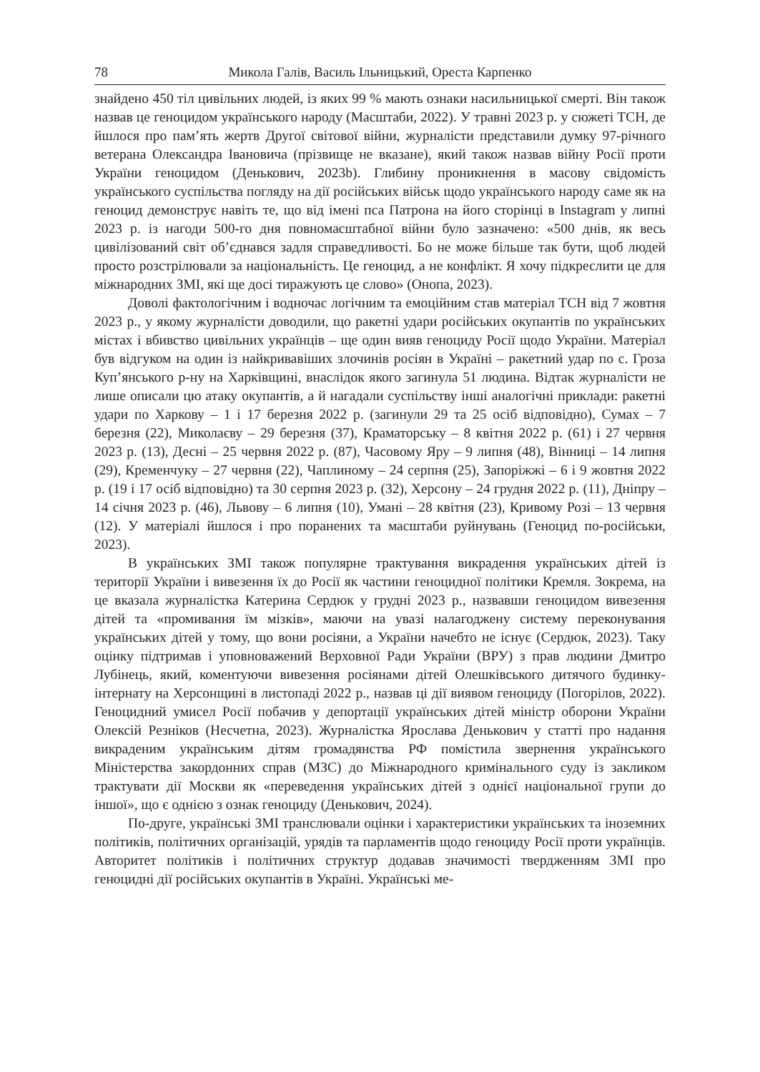78 Микола Галів, Василь Ільницький, Ореста Карпенко
знайдено 450 тіл цивільних людей, із яких 99 % мають ознаки насильницької смерті. Він також назвав це геноцидом українського народу (Масштаби, 2022). У травні 2023 р. у сюжеті ТСН, де йшлося про пам’ять жертв Другої світової війни, журналісти представили думку 97-річного ветерана Олександра Івановича (прізвище не вказане), який також назвав війну Росії проти України геноцидом (Денькович, 2023b). Глибину проникнення в масову свідомість українського суспільства погляду на дії російських військ щодо українського народу саме як на геноцид демонструє навіть те, що від імені пса Патрона на його сторінці в Instagram у липні 2023 р. із нагоди 500-го дня повномасштабної війни було зазначено: «500 днів, як весь цивілізований світ об’єднався задля справедливості. Бо не може більше так бути, щоб людей просто розстрілювали за національність. Це геноцид, а не конфлікт. Я хочу підкреслити це для міжнародних ЗМІ, які ще досі тиражують це слово» (Онопа, 2023).
Доволі фактологічним і водночас логічним та емоційним став матеріал ТСН від 7 жовтня 2023 р., у якому журналісти доводили, що ракетні удари російських окупантів по українських містах і вбивство цивільних українців – ще один вияв геноциду Росії щодо України. Матеріал був відгуком на один із найкривавіших злочинів росіян в Україні – ракетний удар по с. Гроза Куп’янського р-ну на Харківщині, внаслідок якого загинула 51 людина. Відтак журналісти не лише описали цю атаку окупантів, а й нагадали суспільству інші аналогічні приклади: ракетні удари по Харкову – 1 і 17 березня 2022 р. (загинули 29 та 25 осіб відповідно), Сумах – 7 березня (22), Миколаєву – 29 березня (37), Краматорську – 8 квітня 2022 р. (61) і 27 червня 2023 р. (13), Десні – 25 червня 2022 р. (87), Часовому Яру – 9 липня (48), Вінниці – 14 липня (29), Кременчуку – 27 червня (22), Чаплиному – 24 серпня (25), Запоріжжі – 6 і 9 жовтня 2022 р. (19 і 17 осіб відповідно) та 30 серпня 2023 р. (32), Херсону – 24 грудня 2022 р. (11), Дніпру – 14 січня 2023 р. (46), Львову – 6 липня (10), Умані – 28 квітня (23), Кривому Розі – 13 червня (12). У матеріалі йшлося і про поранених та масштаби руйнувань (Геноцид по-російськи, 2023).
В українських ЗМІ також популярне трактування викрадення українських дітей із території України і вивезення їх до Росії як частини геноцидної політики Кремля. Зокрема, на це вказала журналістка Катерина Сердюк у грудні 2023 р., назвавши геноцидом вивезення дітей та «промивання їм мізків», маючи на увазі налагоджену систему переконування українських дітей у тому, що вони росіяни, а України начебто не існує (Сердюк, 2023). Таку оцінку підтримав і уповноважений Верховної Ради України (ВРУ) з прав людини Дмитро Лубінець, який, коментуючи вивезення росіянами дітей Олешківського дитячого будинку-інтернату на Херсонщині в листопаді 2022 р., назвав ці дії виявом геноциду (Погорілов, 2022). Геноцидний умисел Росії побачив у депортації українських дітей міністр оборони України Олексій Резніков (Несчетна, 2023). Журналістка Ярослава Денькович у статті про надання викраденим українським дітям громадянства РФ помістила звернення українського Міністерства закордонних справ (МЗС) до Міжнародного кримінального суду із закликом трактувати дії Москви як «переведення українських дітей з однієї національної групи до іншої», що є однією з ознак геноциду (Денькович, 2024).
По-друге, українські ЗМІ транслювали оцінки і характеристики українських та іноземних політиків, політичних організацій, урядів та парламентів щодо геноциду Росії проти українців. Авторитет політиків і політичних структур додавав значимості твердженням ЗМІ про геноцидні дії російських окупантів в Україні. Українські ме-